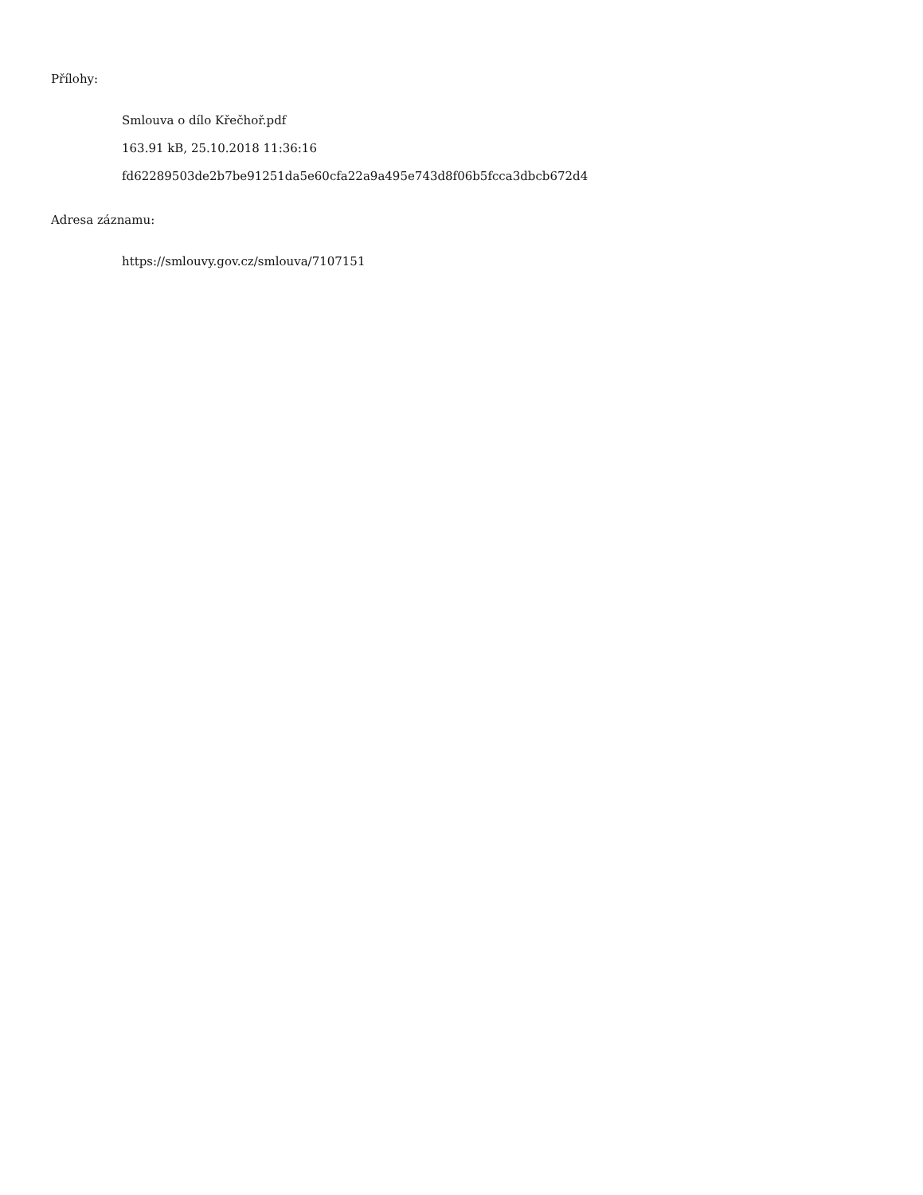Přílohy:
Smlouva o dílo Křečhoř.pdf
163.91 kB, 25.10.2018 11:36:16
fd62289503de2b7be91251da5e60cfa22a9a495e743d8f06b5fcca3dbcb672d4
Adresa záznamu:
https://smlouvy.gov.cz/smlouva/7107151